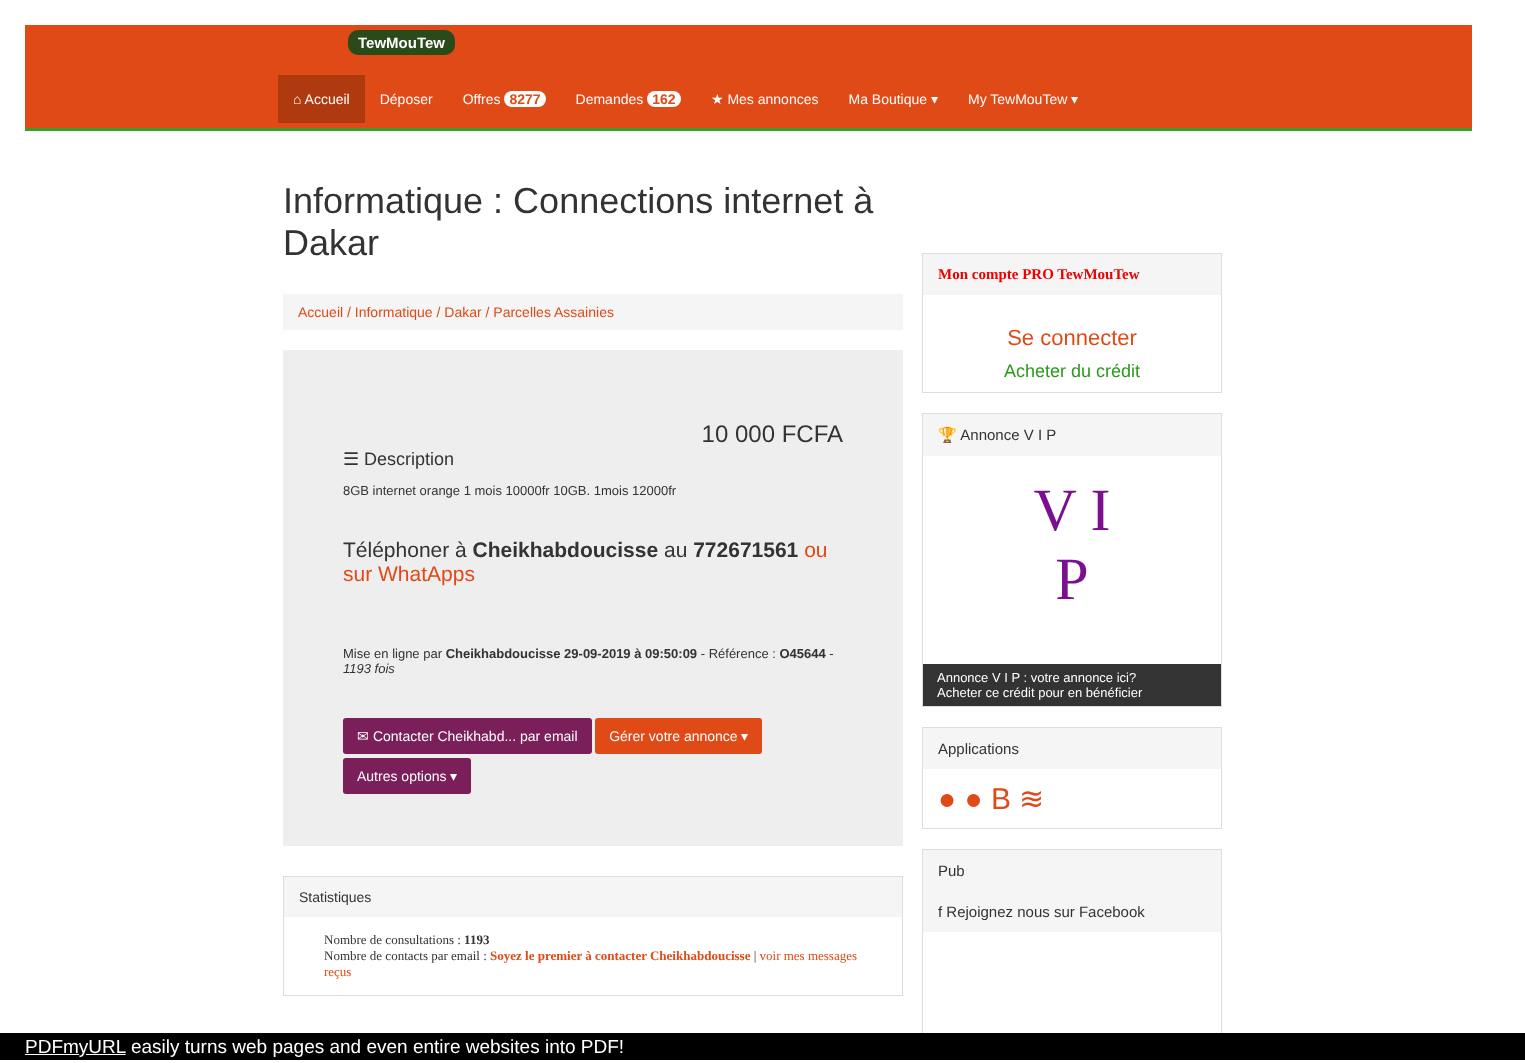TewMouTew
⌂ Accueil Déposer Offres 8277 Demandes 162 ★ Mes annonces Ma Boutique ▾ My TewMouTew ▾
Informatique : Connections internet à Dakar
Accueil / Informatique / Dakar / Parcelles Assainies
10 000 FCFA
☰ Description
8GB internet orange 1 mois 10000fr 10GB. 1mois 12000fr
Téléphoner à Cheikhabdoucisse au 772671561 ou sur WhatApps
Mise en ligne par Cheikhabdoucisse 29-09-2019 à 09:50:09 - Référence : O45644 - 1193 fois
✉ Contacter Cheikhabd... par email Gérer votre annonce ▾
Autres options ▾
Statistiques
Nombre de consultations : 1193
Nombre de contacts par email : Soyez le premier à contacter Cheikhabdoucisse | voir mes messages reçus
Mon compte PRO TewMouTew
Se connecter
Acheter du crédit
🏆 Annonce V I P
V I
P
Annonce V I P : votre annonce ici?
Acheter ce crédit pour en bénéficier
Applications
● ● B ≋
Pub
f Rejoignez nous sur Facebook
PDFmyURL easily turns web pages and even entire websites into PDF!